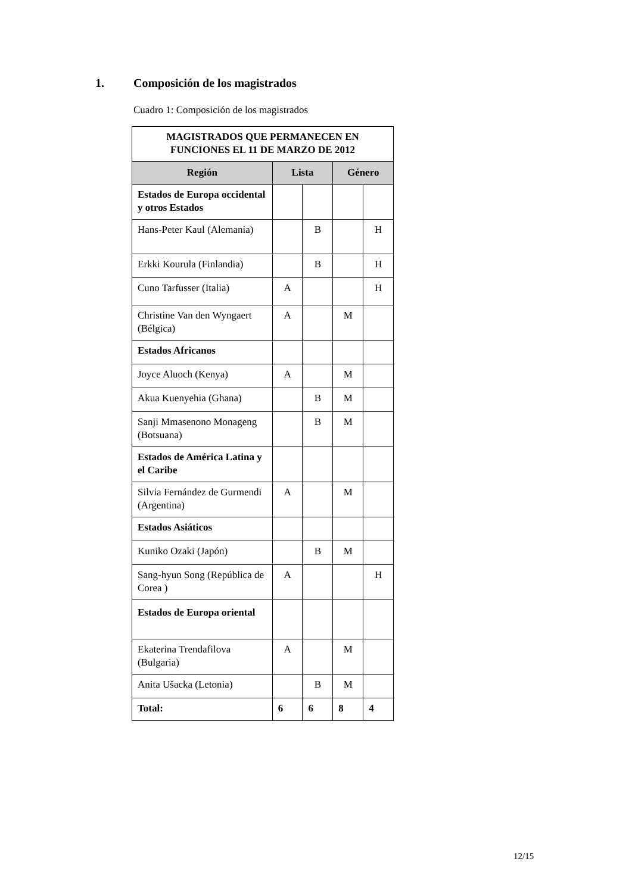1. Composición de los magistrados
Cuadro 1: Composición de los magistrados
| MAGISTRADOS QUE PERMANECEN EN FUNCIONES EL 11 DE MARZO DE 2012 | | | | |
| --- | --- | --- | --- | --- |
| Región | Lista | | Género | |
| Estados de Europa occidental y otros Estados | | | | |
| Hans-Peter Kaul (Alemania) | | B | | H |
| Erkki Kourula (Finlandia) | | B | | H |
| Cuno Tarfusser (Italia) | A | | | H |
| Christine Van den Wyngaert (Bélgica) | A | | M | |
| Estados Africanos | | | | |
| Joyce Aluoch (Kenya) | A | | M | |
| Akua Kuenyehia (Ghana) | | B | M | |
| Sanji Mmasenono Monageng (Botsuana) | | B | M | |
| Estados de América Latina y el Caribe | | | | |
| Silvia Fernández de Gurmendi (Argentina) | A | | M | |
| Estados Asiáticos | | | | |
| Kuniko Ozaki (Japón) | | B | M | |
| Sang-hyun Song (República de Corea ) | A | | | H |
| Estados de Europa oriental | | | | |
| Ekaterina Trendafilova (Bulgaria) | A | | M | |
| Anita Ušacka (Letonia) | | B | M | |
| Total: | 6 | 6 | 8 | 4 |
12/15